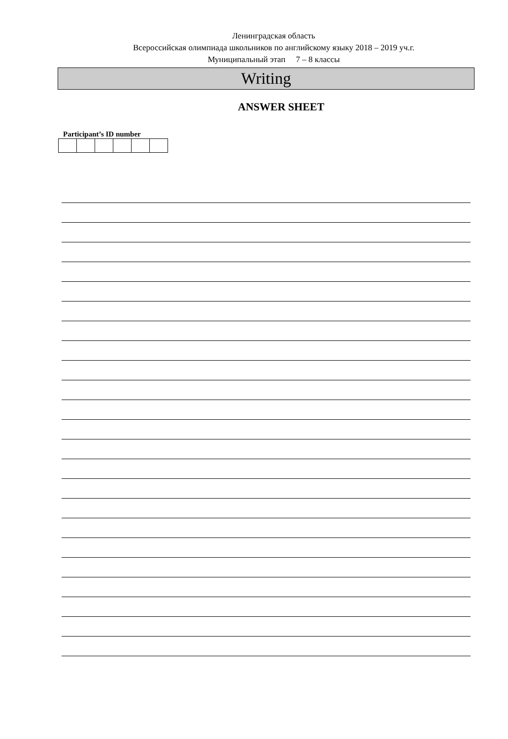Ленинградская область
Всероссийская олимпиада школьников по английскому языку 2018 – 2019 уч.г.
Муниципальный этап 7 – 8 классы
Writing
ANSWER SHEET
Participant’s ID number